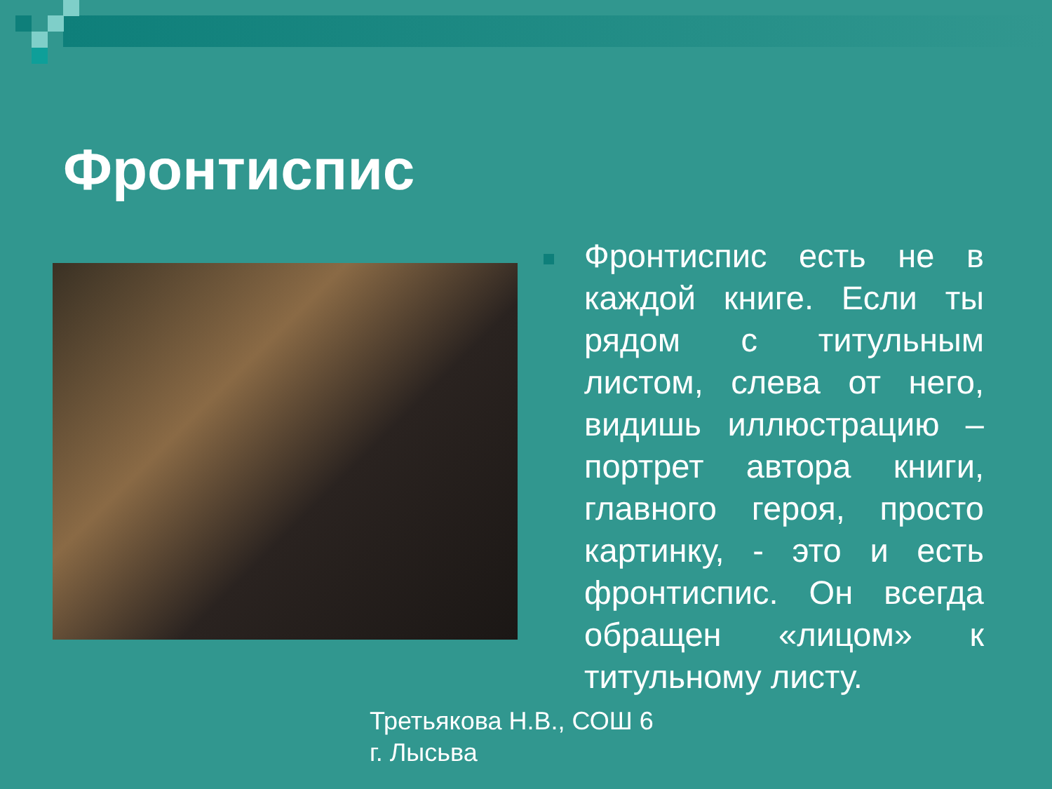Фронтиспис
Фронтиспис есть не в каждой книге. Если ты рядом с титульным листом, слева от него, видишь иллюстрацию – портрет автора книги, главного героя, просто картинку, - это и есть фронтиспис. Он всегда обращен «лицом» к титульному листу.
Третьякова Н.В., СОШ 6
г. Лысьва